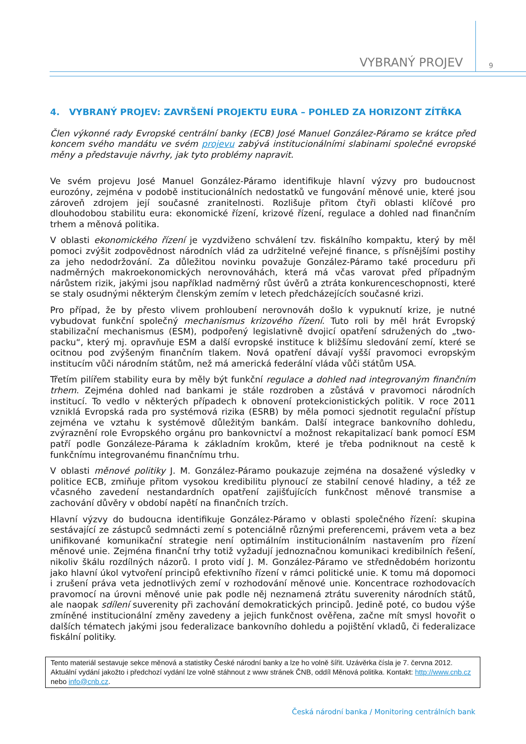VYBRANÝ PROJEV
9
4. VYBRANÝ PROJEV: ZAVRŠENÍ PROJEKTU EURA – POHLED ZA HORIZONT ZÍTŘKA
Člen výkonné rady Evropské centrální banky (ECB) José Manuel González-Páramo se krátce před koncem svého mandátu ve svém projevu zabývá institucionálními slabinami společné evropské měny a představuje návrhy, jak tyto problémy napravit.
Ve svém projevu José Manuel González-Páramo identifikuje hlavní výzvy pro budoucnost eurozóny, zejména v podobě institucionálních nedostatků ve fungování měnové unie, které jsou zároveň zdrojem její současné zranitelnosti. Rozlišuje přitom čtyři oblasti klíčové pro dlouhodobou stabilitu eura: ekonomické řízení, krizové řízení, regulace a dohled nad finančním trhem a měnová politika.
V oblasti ekonomického řízení je vyzdviženo schválení tzv. fiskálního kompaktu, který by měl pomoci zvýšit zodpovědnost národních vlád za udržitelné veřejné finance, s přísnějšími postihy za jeho nedodržování. Za důležitou novinku považuje González-Páramo také proceduru při nadměrných makroekonomických nerovnováhách, která má včas varovat před případným nárůstem rizik, jakými jsou například nadměrný růst úvěrů a ztráta konkurenceschopnosti, které se staly osudnými některým členským zemím v letech předcházejících současné krizi.
Pro případ, že by přesto vlivem prohloubení nerovnováh došlo k vypuknutí krize, je nutné vybudovat funkční společný mechanismus krizového řízení. Tuto roli by měl hrát Evropský stabilizační mechanismus (ESM), podpořený legislativně dvojicí opatření sdružených do „two-packu“, který mj. opravňuje ESM a další evropské instituce k bližšímu sledování zemí, které se ocitnou pod zvýšeným finančním tlakem. Nová opatření dávají vyšší pravomoci evropským institucím vůči národním státům, než má americká federální vláda vůči státům USA.
Třetím pilířem stability eura by měly být funkční regulace a dohled nad integrovaným finančním trhem. Zejména dohled nad bankami je stále rozdroben a zůstává v pravomoci národních institucí. To vedlo v některých případech k obnovení protekcionistických politik. V roce 2011 vzniklá Evropská rada pro systémová rizika (ESRB) by měla pomoci sjednotit regulační přístup zejména ve vztahu k systémově důležitým bankám. Další integrace bankovního dohledu, zvýraznění role Evropského orgánu pro bankovnictví a možnost rekapitalizací bank pomocí ESM patří podle Gonzáleze-Párama k základním krokům, které je třeba podniknout na cestě k funkčnímu integrovanému finančnímu trhu.
V oblasti měnové politiky J. M. González-Páramo poukazuje zejména na dosažené výsledky v politice ECB, zmiňuje přitom vysokou kredibilitu plynoucí ze stabilní cenové hladiny, a též ze včasného zavedení nestandardních opatření zajišťujících funkčnost měnové transmise a zachování důvěry v období napětí na finančních trzích.
Hlavní výzvy do budoucna identifikuje González-Páramo v oblasti společného řízení: skupina sestávající ze zástupců sedmnácti zemí s potenciálně různými preferencemi, právem veta a bez unifikované komunikační strategie není optimálním institucionálním nastavením pro řízení měnové unie. Zejména finanční trhy totiž vyžadují jednoznačnou komunikaci kredibilních řešení, nikoliv škálu rozdílných názorů. I proto vidí J. M. González-Páramo ve střednědobém horizontu jako hlavní úkol vytvoření principů efektivního řízení v rámci politické unie. K tomu má dopomoci i zrušení práva veta jednotlivých zemí v rozhodování měnové unie. Koncentrace rozhodovacích pravomocí na úrovni měnové unie pak podle něj neznamená ztrátu suverenity národních států, ale naopak sdílení suverenity při zachování demokratických principů. Jedině poté, co budou výše zmíněné institucionální změny zavedeny a jejich funkčnost ověřena, začne mít smysl hovořit o dalších tématech jakými jsou federalizace bankovního dohledu a pojištění vkladů, či federalizace fiskální politiky.
Tento materiál sestavuje sekce měnová a statistiky České národní banky a lze ho volně šířit. Uzávěrka čísla je 7. června 2012. Aktuální vydání jakožto i předchozí vydání lze volně stáhnout z www stránek ČNB, oddíl Měnová politika. Kontakt: http://www.cnb.cz nebo info@cnb.cz.
Česká národní banka / Monitoring centrálních bank